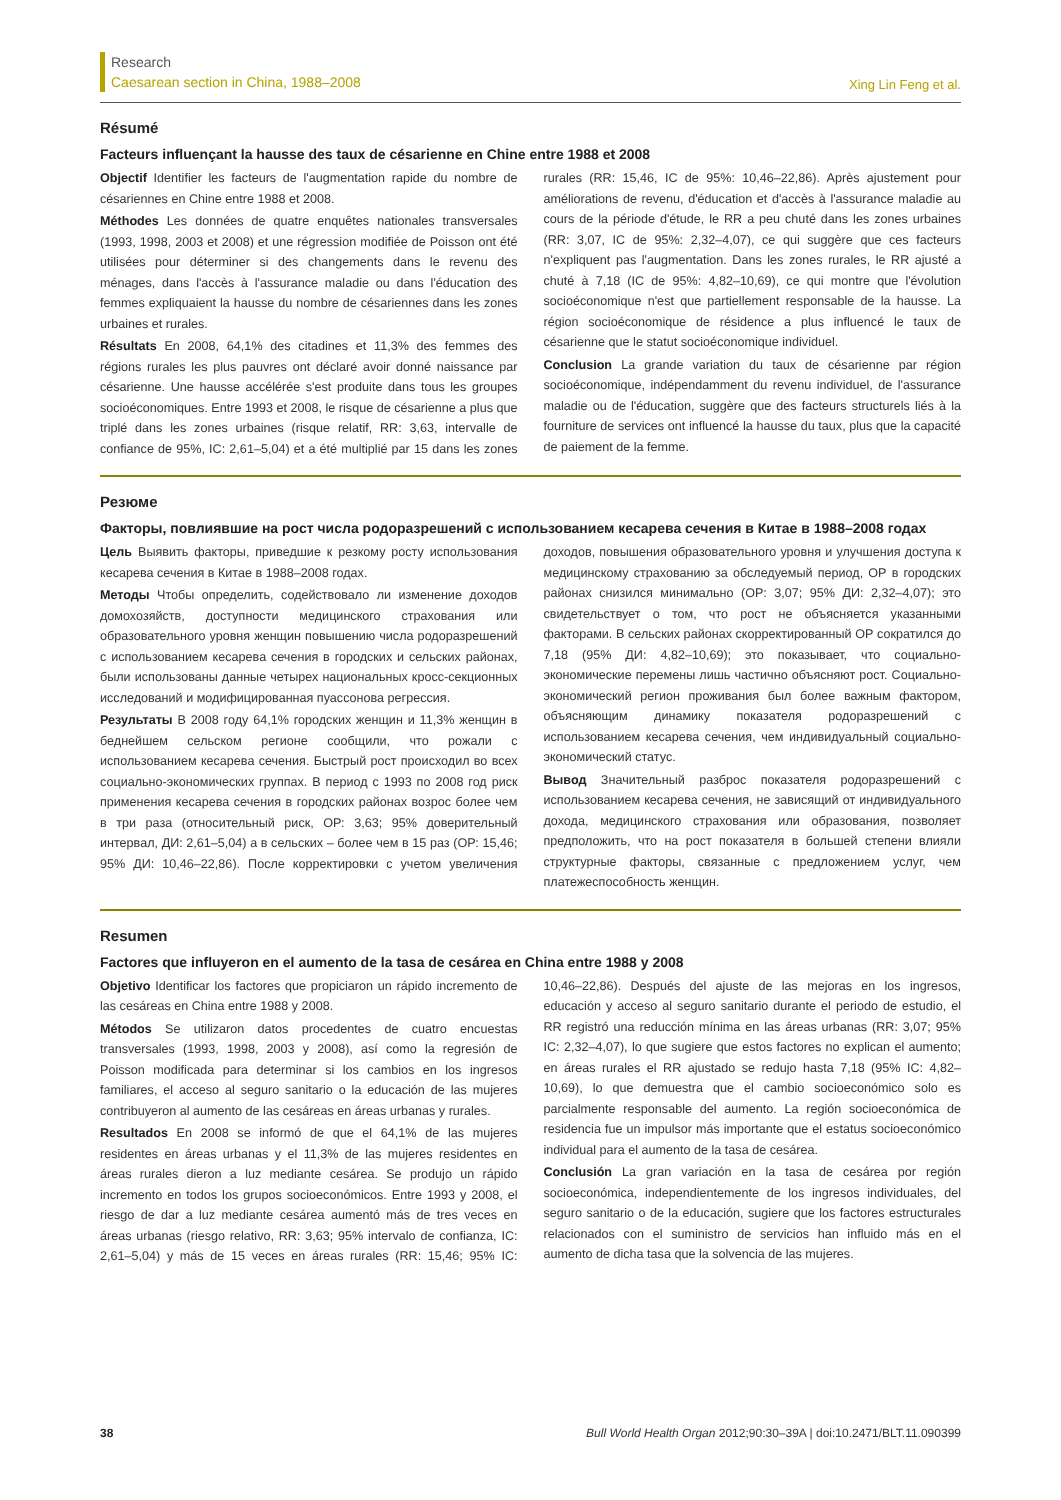Research
Caesarean section in China, 1988–2008
Xing Lin Feng et al.
Résumé
Facteurs influençant la hausse des taux de césarienne en Chine entre 1988 et 2008
Objectif Identifier les facteurs de l'augmentation rapide du nombre de césariennes en Chine entre 1988 et 2008.
Méthodes Les données de quatre enquêtes nationales transversales (1993, 1998, 2003 et 2008) et une régression modifiée de Poisson ont été utilisées pour déterminer si des changements dans le revenu des ménages, dans l'accès à l'assurance maladie ou dans l'éducation des femmes expliquaient la hausse du nombre de césariennes dans les zones urbaines et rurales.
Résultats En 2008, 64,1% des citadines et 11,3% des femmes des régions rurales les plus pauvres ont déclaré avoir donné naissance par césarienne. Une hausse accélérée s'est produite dans tous les groupes socioéconomiques. Entre 1993 et 2008, le risque de césarienne a plus que triplé dans les zones urbaines (risque relatif, RR: 3,63, intervalle de confiance de 95%, IC: 2,61–5,04) et a été multiplié par 15 dans les zones rurales (RR: 15,46, IC de 95%: 10,46–22,86). Après ajustement pour améliorations de revenu, d'éducation et d'accès à l'assurance maladie au cours de la période d'étude, le RR a peu chuté dans les zones urbaines (RR: 3,07, IC de 95%: 2,32–4,07), ce qui suggère que ces facteurs n'expliquent pas l'augmentation. Dans les zones rurales, le RR ajusté a chuté à 7,18 (IC de 95%: 4,82–10,69), ce qui montre que l'évolution socioéconomique n'est que partiellement responsable de la hausse. La région socioéconomique de résidence a plus influencé le taux de césarienne que le statut socioéconomique individuel.
Conclusion La grande variation du taux de césarienne par région socioéconomique, indépendamment du revenu individuel, de l'assurance maladie ou de l'éducation, suggère que des facteurs structurels liés à la fourniture de services ont influencé la hausse du taux, plus que la capacité de paiement de la femme.
Резюме
Факторы, повлиявшие на рост числа родоразрешений с использованием кесарева сечения в Китае в 1988–2008 годах
Цель Выявить факторы, приведшие к резкому росту использования кесарева сечения в Китае в 1988–2008 годах.
Методы Чтобы определить, содействовало ли изменение доходов домохозяйств, доступности медицинского страхования или образовательного уровня женщин повышению числа родоразрешений с использованием кесарева сечения в городских и сельских районах, были использованы данные четырех национальных кросс-секционных исследований и модифицированная пуассонова регрессия.
Результаты В 2008 году 64,1% городских женщин и 11,3% женщин в беднейшем сельском регионе сообщили, что рожали с использованием кесарева сечения. Быстрый рост происходил во всех социально-экономических группах. В период с 1993 по 2008 год риск применения кесарева сечения в городских районах возрос более чем в три раза (относительный риск, ОР: 3,63; 95% доверительный интервал, ДИ: 2,61–5,04) а в сельских – более чем в 15 раз (ОР: 15,46; 95% ДИ: 10,46–22,86). После корректировки с учетом увеличения доходов, повышения образовательного уровня и улучшения доступа к медицинскому страхованию за обследуемый период, ОР в городских районах снизился минимально (ОР: 3,07; 95% ДИ: 2,32–4,07); это свидетельствует о том, что рост не объясняется указанными факторами. В сельских районах скорректированный ОР сократился до 7,18 (95% ДИ: 4,82–10,69); это показывает, что социально-экономические перемены лишь частично объясняют рост. Социально-экономический регион проживания был более важным фактором, объясняющим динамику показателя родоразрешений с использованием кесарева сечения, чем индивидуальный социально-экономический статус.
Вывод Значительный разброс показателя родоразрешений с использованием кесарева сечения, не зависящий от индивидуального дохода, медицинского страхования или образования, позволяет предположить, что на рост показателя в большей степени влияли структурные факторы, связанные с предложением услуг, чем платежеспособность женщин.
Resumen
Factores que influyeron en el aumento de la tasa de cesárea en China entre 1988 y 2008
Objetivo Identificar los factores que propiciaron un rápido incremento de las cesáreas en China entre 1988 y 2008.
Métodos Se utilizaron datos procedentes de cuatro encuestas transversales (1993, 1998, 2003 y 2008), así como la regresión de Poisson modificada para determinar si los cambios en los ingresos familiares, el acceso al seguro sanitario o la educación de las mujeres contribuyeron al aumento de las cesáreas en áreas urbanas y rurales.
Resultados En 2008 se informó de que el 64,1% de las mujeres residentes en áreas urbanas y el 11,3% de las mujeres residentes en áreas rurales dieron a luz mediante cesárea. Se produjo un rápido incremento en todos los grupos socioeconómicos. Entre 1993 y 2008, el riesgo de dar a luz mediante cesárea aumentó más de tres veces en áreas urbanas (riesgo relativo, RR: 3,63; 95% intervalo de confianza, IC: 2,61–5,04) y más de 15 veces en áreas rurales (RR: 15,46; 95% IC: 10,46–22,86). Después del ajuste de las mejoras en los ingresos, educación y acceso al seguro sanitario durante el periodo de estudio, el RR registró una reducción mínima en las áreas urbanas (RR: 3,07; 95% IC: 2,32–4,07), lo que sugiere que estos factores no explican el aumento; en áreas rurales el RR ajustado se redujo hasta 7,18 (95% IC: 4,82–10,69), lo que demuestra que el cambio socioeconómico solo es parcialmente responsable del aumento. La región socioeconómica de residencia fue un impulsor más importante que el estatus socioeconómico individual para el aumento de la tasa de cesárea.
Conclusión La gran variación en la tasa de cesárea por región socioeconómica, independientemente de los ingresos individuales, del seguro sanitario o de la educación, sugiere que los factores estructurales relacionados con el suministro de servicios han influido más en el aumento de dicha tasa que la solvencia de las mujeres.
38 Bull World Health Organ 2012;90:30–39A | doi:10.2471/BLT.11.090399